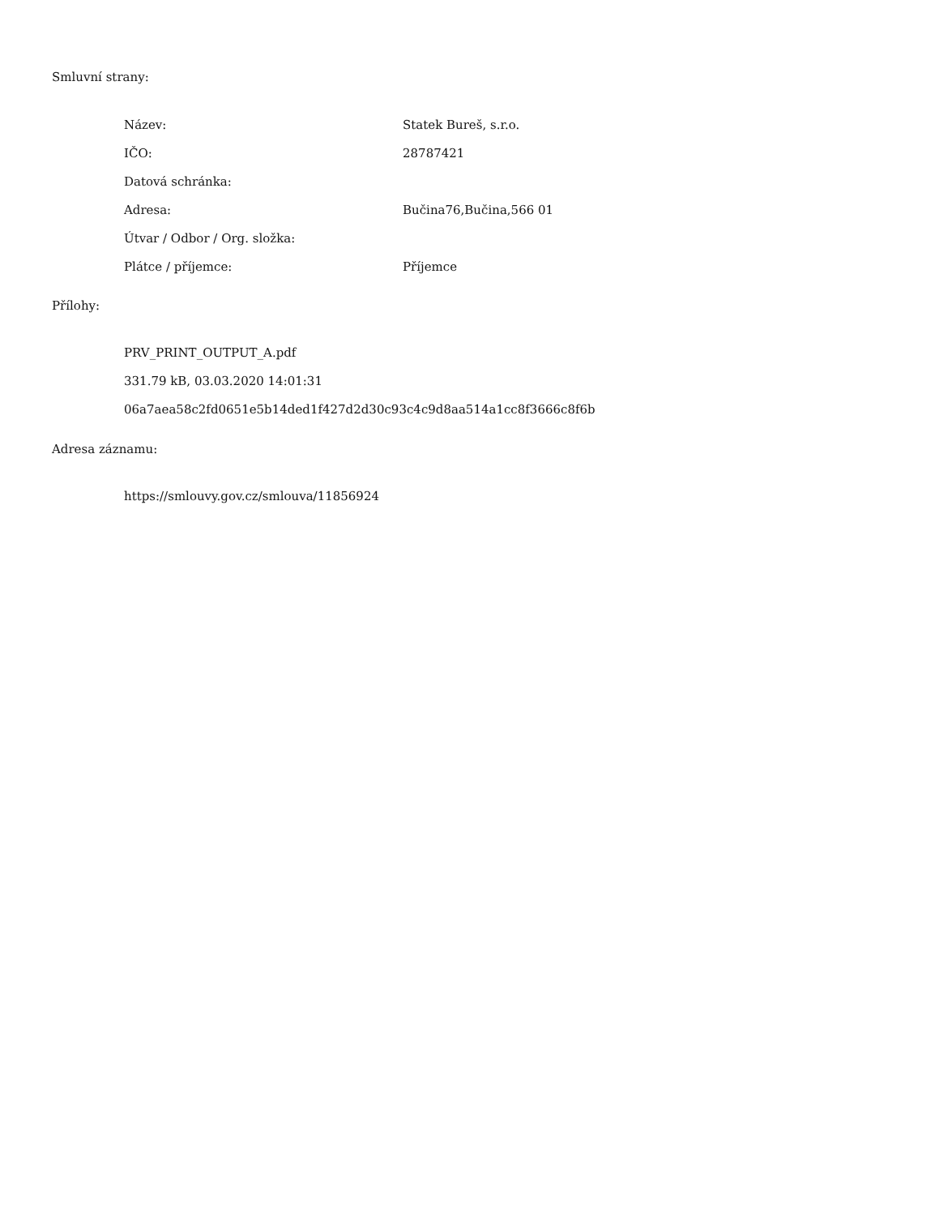Smluvní strany:
| Název: | Statek Bureš, s.r.o. |
| IČO: | 28787421 |
| Datová schránka: | |
| Adresa: | Bučina76,Bučina,566 01 |
| Útvar / Odbor / Org. složka: | |
| Plátce / příjemce: | Příjemce |
Přílohy:
PRV_PRINT_OUTPUT_A.pdf
331.79 kB, 03.03.2020 14:01:31
06a7aea58c2fd0651e5b14ded1f427d2d30c93c4c9d8aa514a1cc8f3666c8f6b
Adresa záznamu:
https://smlouvy.gov.cz/smlouva/11856924